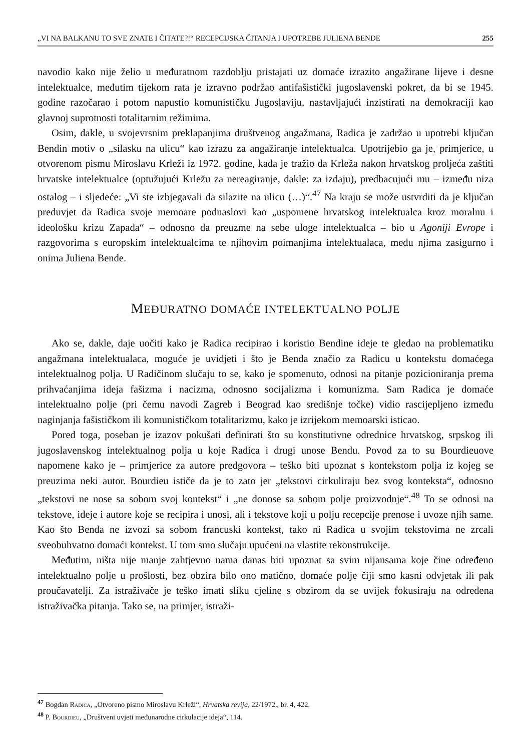„VI NA BALKANU TO SVE ZNATE I ČITATE?!“ RECEPCIJSKA ČITANJA I UPOTREBE JULIENA BENDE 255
navodio kako nije želio u međuratnom razdoblju pristajati uz domaće izrazito angažirane lijeve i desne intelektualce, međutim tijekom rata je izravno podržao antifašistički jugoslavenski pokret, da bi se 1945. godine razočarao i potom napustio komunističku Jugoslaviju, nastavljajući inzistirati na demokraciji kao glavnoj suprotnosti totalitarnim režimima.
Osim, dakle, u svojevrsnim preklapanjima društvenog angažmana, Radica je zadržao u upotrebi ključan Bendin motiv o „silasku na ulicu“ kao izrazu za angažiranje intelektualca. Upotrijebio ga je, primjerice, u otvorenom pismu Miroslavu Krleži iz 1972. godine, kada je tražio da Krleža nakon hrvatskog proljeća zaštiti hrvatske intelektualce (optužujući Krležu za nereagiranje, dakle: za izdaju), predbacujući mu – između niza ostalog – i sljedeće: „Vi ste izbjegavali da silazite na ulicu (…)“.<sup>47</sup> Na kraju se može ustvrditi da je ključan preduvjet da Radica svoje memoare podnaslovi kao „uspomene hrvatskog intelektualca kroz moralnu i ideološku krizu Zapada“ – odnosno da preuzme na sebe uloge intelektualca – bio u Agoniji Evrope i razgovorima s europskim intelektualcima te njihovim poimanjima intelektualaca, među njima zasigurno i onima Juliena Bende.
MEĐURATNO DOMAĆE INTELEKTUALNO POLJE
Ako se, dakle, daje uočiti kako je Radica recipirao i koristio Bendine ideje te gledao na problematiku angažmana intelektualaca, moguće je uvidjeti i što je Benda značio za Radicu u kontekstu domaćega intelektualnog polja. U Radičinom slučaju to se, kako je spomenuto, odnosi na pitanje pozicioniranja prema prihvaćanjima ideja fašizma i nacizma, odnosno socijalizma i komunizma. Sam Radica je domaće intelektualno polje (pri čemu navodi Zagreb i Beograd kao središnje točke) vidio rascijepljeno između naginjanja fašističkom ili komunističkom totalitarizmu, kako je izrijekom memoarski isticao.
Pored toga, poseban je izazov pokušati definirati što su konstitutivne odrednice hrvatskog, srpskog ili jugoslavenskog intelektualnog polja u koje Radica i drugi unose Bendu. Povod za to su Bourdieuove napomene kako je – primjerice za autore predgovora – teško biti upoznat s kontekstom polja iz kojeg se preuzima neki autor. Bourdieu ističe da je to zato jer „tekstovi cirkuliraju bez svog konteksta“, odnosno „tekstovi ne nose sa sobom svoj kontekst“ i „ne donose sa sobom polje proizvodnje“.<sup>48</sup> To se odnosi na tekstove, ideje i autore koje se recipira i unosi, ali i tekstove koji u polju recepcije prenose i uvoze njih same. Kao što Benda ne izvozi sa sobom francuski kontekst, tako ni Radica u svojim tekstovima ne zrcali sveobuhvatno domaći kontekst. U tom smo slučaju upućeni na vlastite rekonstrukcije.
Međutim, ništa nije manje zahtjevno nama danas biti upoznat sa svim nijansama koje čine određeno intelektualno polje u prošlosti, bez obzira bilo ono matično, domaće polje čiji smo kasni odvjetak ili pak proučavatelji. Za istraživače je teško imati sliku cjeline s obzirom da se uvijek fokusiraju na određena istraživačka pitanja. Tako se, na primjer, istraži-
<sup>47</sup> Bogdan Radica, „Otvoreno pismo Miroslavu Krleži“, Hrvatska revija, 22/1972., br. 4, 422.
<sup>48</sup> P. Bourdieu, „Društveni uvjeti međunarodne cirkulacije ideja“, 114.